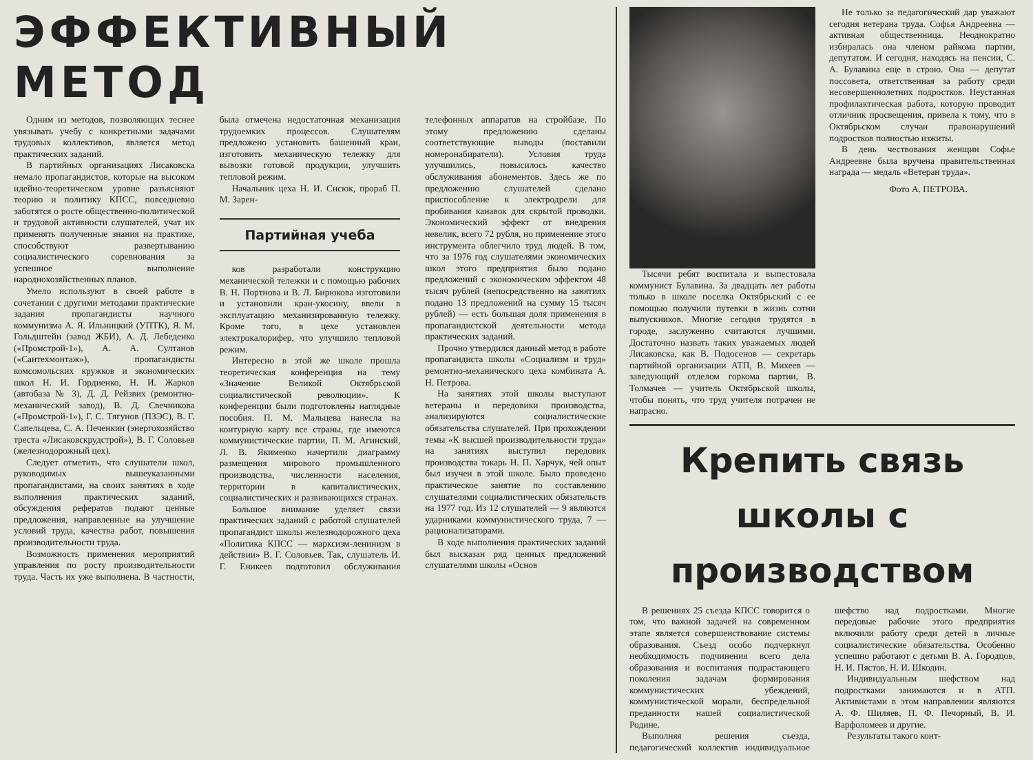ЭФФЕКТИВНЫЙ МЕТОД
Одним из методов, позволяющих теснее увязывать учебу с конкретными задачами трудовых коллективов, является метод практических заданий.
В партийных организациях Лисаковска немало пропагандистов, которые на высоком идейно-теоретическом уровне разъясняют теорию и политику КПСС, повседневно заботятся о росте общественно-политической и трудовой активности слушателей, учат их применять полученные знания на практике, способствуют развертыванию социалистического соревнования за успешное выполнение народнохозяйственных планов.
Умело используют в своей работе в сочетании с другими методами практические задания пропагандисты научного коммунизма А. Я. Ильницкий (УПТК), Я. М. Гольдштейн (завод ЖБИ), А. Д. Лебеденко («Промстрой-1»), А. А. Султанов («Сантехмонтаж»), пропагандисты комсомольских кружков и экономических школ Н. И. Гордиенко, Н. И. Жарков (автобаза № 3), Д. Д. Рейзвих (ремонтно-механический завод), В. Д. Свечникова («Промстрой-1»), Г. С. Тягунов (ПЗЭС), В. Г. Сапельцева, С. А. Печенкин (энергохозяйство треста «Лисаковскрудстрой»), В. Г. Соловьев (железнодорожный цех).
Следует отметить, что слушатели школ, руководимых вышеуказанными пропагандистами, на своих занятиях в ходе выполнения практических заданий, обсуждения рефератов подают ценные предложения, направленные на улучшение условий труда, качества работ, повышения производительности труда.
Возможность применения мероприятий управления по росту производительности труда. Часть их уже выполнена. В частности, была отмечена недостаточная механизация трудоемких процессов. Слушателям предложено установить башенный кран, изготовить механическую тележку для вывозки готовой продукции, улучшить тепловой режим.
Начальник цеха Н. И. Снсюк, прораб П. М. Зарен-
Партийная учеба
ков разработали конструкцию механической тележки и с помощью рабочих В. Н. Портнова и В. Л. Бирюкова изготовили и установили кран-укосину, ввели в эксплуатацию механизированную тележку. Кроме того, в цехе установлен электрокалорифер, что улучшило тепловой режим.
Интересно в этой же школе прошла теоретическая конференция на тему «Значение Великой Октябрьской социалистической революции». К конференции были подготовлены наглядные пособия. П. М. Мальцева нанесла на контурную карту все страны, где имеются коммунистические партии, П. М. Агинский, Л. В. Якименко начертили диаграмму размещения мирового промышленного производства, численности населения, территории в капиталистических, социалистических и развивающихся странах.
Большое внимание уделяет связи практических заданий с работой слушателей пропагандист школы железнодорожного цеха «Политика КПСС — марксизм-ленинизм в действии» В. Г. Соловьев. Так, слушатель И. Г. Еникеев подготовил обслуживания телефонных аппаратов на стройбазе. По этому предложению сделаны соответствующие выводы (поставили номеронабиратели). Условия труда улучшились, повысилось качество обслуживания абонементов. Здесь же по предложению слушателей сделано приспособление к электродрели для пробивания канавок для скрытой проводки. Экономический эффект от внедрения невелик, всего 72 рубля, но применение этого инструмента облегчило труд людей. В том, что за 1976 год слушателями экономических школ этого предприятия было подано предложений с экономическим эффектом 48 тысяч рублей (непосредственно на занятиях подано 13 предложений на сумму 15 тысяч рублей) — есть большая доля применения в пропагандистской деятельности метода практических заданий.
Прочно утвердился данный метод в работе пропагандиста школы «Социализм и труд» ремонтно-механического цеха комбината А. Н. Петрова.
На занятиях этой школы выступают ветераны и передовики производства, анализируются социалистические обязательства слушателей. При прохождении темы «К высшей производительности труда» на занятиях выступил передовик производства токарь Н. П. Харчук, чей опыт был изучен в этой школе. Было проведено практическое занятие по составлению слушателями социалистических обязательств на 1977 год. Из 12 слушателей — 9 являются ударниками коммунистического труда, 7 — рационализаторами.
В ходе выполнения практических заданий был высказан ряд ценных предложений слушателями школы «Основ
Тысячи ребят воспитала и выпестовала коммунист Булавина. За двадцать лет работы только в школе поселка Октябрьский с ее помощью получили путевки в жизнь сотни выпускников. Многие сегодня трудятся в городе, заслуженно считаются лучшими. Достаточно назвать таких уважаемых людей Лисаковска, как В. Подосенов — секретарь партийной организации АТП, В. Михеев — заведующий отделом горкома партии, В. Толмачев — учитель Октябрьской школы, чтобы понять, что труд учителя потрачен не напрасно.
Не только за педагогический дар уважают сегодня ветерана труда. Софья Андреевна — активная общественница. Неоднократно избиралась она членом райкома партии, депутатом. И сегодня, находясь на пенсии, С. А. Булавина еще в строю. Она — депутат поссовета, ответственная за работу среди несовершеннолетних подростков. Неустанная профилактическая работа, которую проводит отличник просвещения, привела к тому, что в Октябрьском случаи правонарушений подростков полностью изжиты.
В день чествования женщин Софье Андреевне была вручена правительственная награда — медаль «Ветеран труда».
Фото А. ПЕТРОВА.
Крепить связь школы с производством
В решениях 25 съезда КПСС говорится о том, что важной задачей на современном этапе является совершенствование системы образования. Съезд особо подчеркнул необходимость подчинения всего дела образования и воспитания подрастающего поколения задачам формирования коммунистических убеждений, коммунистической морали, беспредельной преданности нашей социалистической Родине.
Выполняя решения съезда, педагогический коллектив индивидуальное шефство над подростками. Многие передовые рабочие этого предприятия включили работу среди детей в личные социалистические обязательства. Особенно успешно работают с детьми В. А. Городцов, Н. И. Пястов, Н. И. Шкодин.
Индивидуальным шефством над подростками занимаются и в АТП. Активистами в этом направлении являются А. Ф. Шиляев, П. Ф. Печорный, В. И. Варфоломеев и другие.
Результаты такого конт-